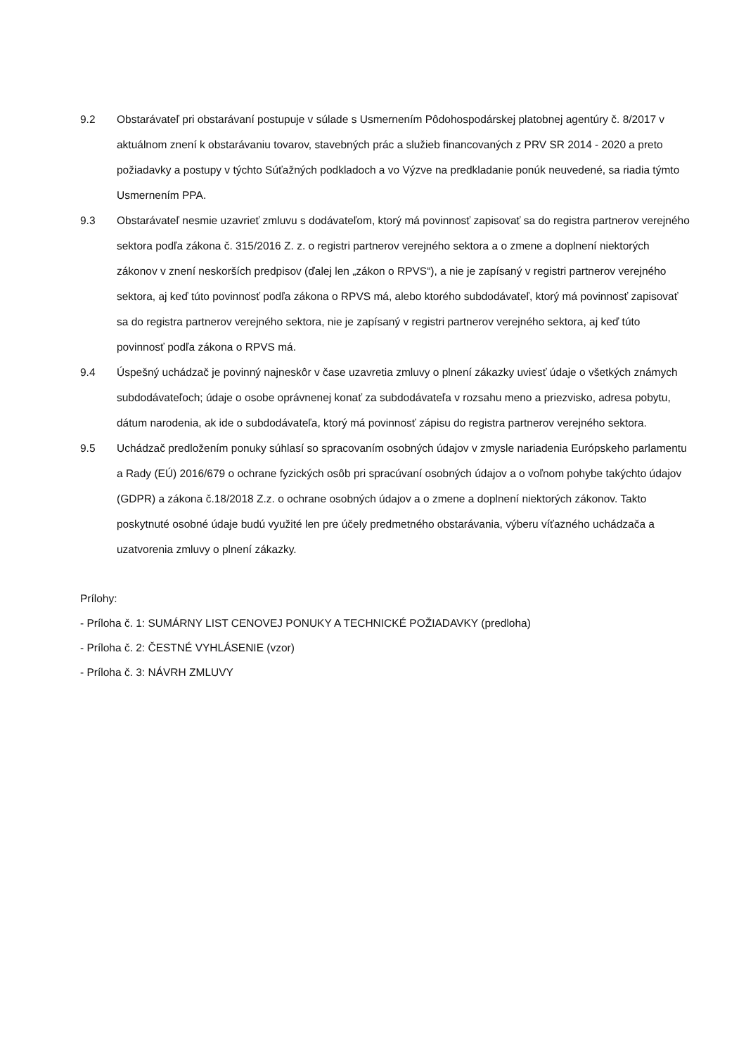9.2 Obstarávateľ pri obstarávaní postupuje v súlade s Usmernením Pôdohospodárskej platobnej agentúry č. 8/2017 v aktuálnom znení k obstarávaniu tovarov, stavebných prác a služieb financovaných z PRV SR 2014 - 2020 a preto požiadavky a postupy v týchto Súťažných podkladoch a vo Výzve na predkladanie ponúk neuvedené, sa riadia týmto Usmernením PPA.
9.3 Obstarávateľ nesmie uzavrieť zmluvu s dodávateľom, ktorý má povinnosť zapisovať sa do registra partnerov verejného sektora podľa zákona č. 315/2016 Z. z. o registri partnerov verejného sektora a o zmene a doplnení niektorých zákonov v znení neskorších predpisov (ďalej len „zákon o RPVS“), a nie je zapísaný v registri partnerov verejného sektora, aj keď túto povinnosť podľa zákona o RPVS má, alebo ktorého subdodávateľ, ktorý má povinnosť zapisovať sa do registra partnerov verejného sektora, nie je zapísaný v registri partnerov verejného sektora, aj keď túto povinnosť podľa zákona o RPVS má.
9.4 Úspešný uchádzač je povinný najneskôr v čase uzavretia zmluvy o plnení zákazky uviesť údaje o všetkých známych subdodávateľoch; údaje o osobe oprávnenej konať za subdodávateľa v rozsahu meno a priezvisko, adresa pobytu, dátum narodenia, ak ide o subdodávateľa, ktorý má povinnosť zápisu do registra partnerov verejného sektora.
9.5 Uchádzač predložením ponuky súhlasí so spracovaním osobných údajov v zmysle nariadenia Európskeho parlamentu a Rady (EÚ) 2016/679 o ochrane fyzických osôb pri spracúvaní osobných údajov a o voľnom pohybe takýchto údajov (GDPR) a zákona č.18/2018 Z.z. o ochrane osobných údajov a o zmene a doplnení niektorých zákonov. Takto poskytnuté osobné údaje budú využité len pre účely predmetného obstarávania, výberu víťazného uchádzača a uzatvorenia zmluvy o plnení zákazky.
Prílohy:
- Príloha č. 1: SUMÁRNY LIST CENOVEJ PONUKY A TECHNICKÉ POŽIADAVKY (predloha)
- Príloha č. 2: ČESTNÉ VYHLÁSENIE (vzor)
- Príloha č. 3: NÁVRH ZMLUVY